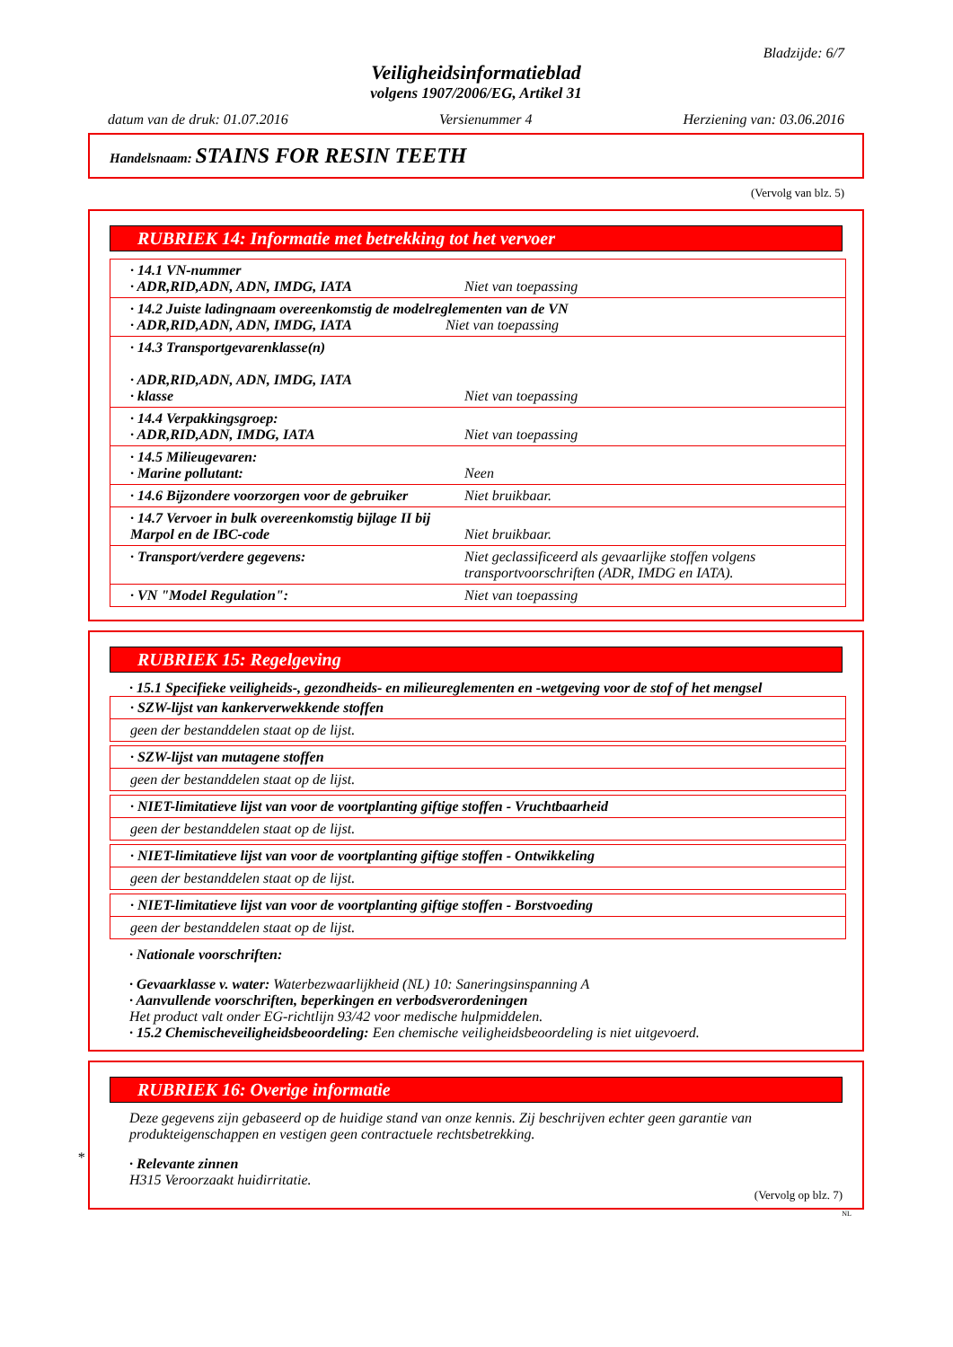Bladzijde: 6/7
Veiligheidsinformatieblad
volgens 1907/2006/EG, Artikel 31
datum van de druk: 01.07.2016 Versienummer 4 Herziening van: 03.06.2016
Handelsnaam: STAINS FOR RESIN TEETH
(Vervolg van blz. 5)
RUBRIEK 14: Informatie met betrekking tot het vervoer
| · 14.1 VN-nummer · ADR,RID,ADN, ADN, IMDG, IATA | Niet van toepassing |
| · 14.2 Juiste ladingnaam overeenkomstig de modelreglementen van de VN · ADR,RID,ADN, ADN, IMDG, IATA Niet van toepassing | |
| · 14.3 Transportgevarenklasse(n) · ADR,RID,ADN, ADN, IMDG, IATA · klasse | Niet van toepassing |
| · 14.4 Verpakkingsgroep: · ADR,RID,ADN, IMDG, IATA | Niet van toepassing |
| · 14.5 Milieugevaren: · Marine pollutant: | Neen |
| · 14.6 Bijzondere voorzorgen voor de gebruiker | Niet bruikbaar. |
| · 14.7 Vervoer in bulk overeenkomstig bijlage II bij Marpol en de IBC-code | Niet bruikbaar. |
| · Transport/verdere gegevens: | Niet geclassificeerd als gevaarlijke stoffen volgens transportvoorschriften (ADR, IMDG en IATA). |
| · VN "Model Regulation": | Niet van toepassing |
RUBRIEK 15: Regelgeving
· 15.1 Specifieke veiligheids-, gezondheids- en milieureglementen en -wetgeving voor de stof of het mengsel
| · SZW-lijst van kankerverwekkende stoffen |
| geen der bestanddelen staat op de lijst. |
| · SZW-lijst van mutagene stoffen |
| geen der bestanddelen staat op de lijst. |
| · NIET-limitatieve lijst van voor de voortplanting giftige stoffen - Vruchtbaarheid |
| geen der bestanddelen staat op de lijst. |
| · NIET-limitatieve lijst van voor de voortplanting giftige stoffen - Ontwikkeling |
| geen der bestanddelen staat op de lijst. |
| · NIET-limitatieve lijst van voor de voortplanting giftige stoffen - Borstvoeding |
| geen der bestanddelen staat op de lijst. |
· Nationale voorschriften:
· Gevaarklasse v. water: Waterbezwaarlijkheid (NL) 10: Saneringsinspanning A
· Aanvullende voorschriften, beperkingen en verbodsverordeningen
Het product valt onder EG-richtlijn 93/42 voor medische hulpmiddelen.
· 15.2 Chemischeveiligheidsbeoordeling: Een chemische veiligheidsbeoordeling is niet uitgevoerd.
RUBRIEK 16: Overige informatie
Deze gegevens zijn gebaseerd op de huidige stand van onze kennis. Zij beschrijven echter geen garantie van produkteigenschappen en vestigen geen contractuele rechtsbetrekking.
· Relevante zinnen
H315 Veroorzaakt huidirritatie.
(Vervolg op blz. 7)
NL
*